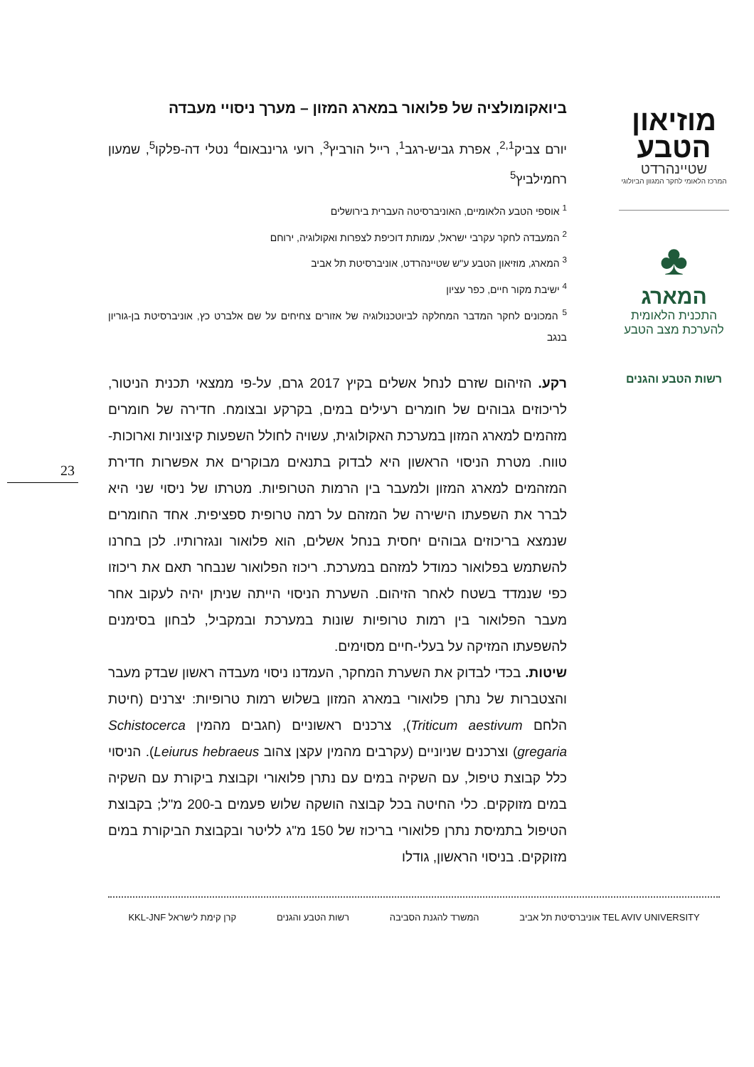מוזיאון הטבע
שטיינהרדט
המרכז הלאומי לחקר המגוון הביולוגי
♣
המארג
התכנית הלאומית להערכת מצב הטבע
רשות הטבע והגנים
23
ביואקומולציה של פלואור במארג המזון – מערך ניסויי מעבדה
יורם צביק<sup>2,1</sup>, אפרת גביש-רגב<sup>1</sup>, רייל הורביץ<sup>3</sup>, רועי גרינבאום<sup>4</sup> נטלי דה-פלקו<sup>5</sup>, שמעון רחמילביץ<sup>5</sup>
<sup>1</sup> אוספי הטבע הלאומיים, האוניברסיטה העברית בירושלים
<sup>2</sup> המעבדה לחקר עקרבי ישראל, עמותת דוכיפת לצפרות ואקולוגיה, ירוחם
<sup>3</sup> המארג, מוזיאון הטבע ע"ש שטיינהרדט, אוניברסיטת תל אביב
<sup>4</sup> ישיבת מקור חיים, כפר עציון
<sup>5</sup> המכונים לחקר המדבר המחלקה לביוטכנולוגיה של אזורים צחיחים על שם אלברט כץ, אוניברסיטת בן-גוריון בנגב
רקע. הזיהום שזרם לנחל אשלים בקיץ 2017 גרם, על-פי ממצאי תכנית הניטור, לריכוזים גבוהים של חומרים רעילים במים, בקרקע ובצומח. חדירה של חומרים מזהמים למארג המזון במערכת האקולוגית, עשויה לחולל השפעות קיצוניות וארוכות-טווח. מטרת הניסוי הראשון היא לבדוק בתנאים מבוקרים את אפשרות חדירת המזהמים למארג המזון ולמעבר בין הרמות הטרופיות. מטרתו של ניסוי שני היא לברר את השפעתו הישירה של המזהם על רמה טרופית ספציפית. אחד החומרים שנמצא בריכוזים גבוהים יחסית בנחל אשלים, הוא פלואור ונגזרותיו. לכן בחרנו להשתמש בפלואור כמודל למזהם במערכת. ריכוז הפלואור שנבחר תאם את ריכוזו כפי שנמדד בשטח לאחר הזיהום. השערת הניסוי הייתה שניתן יהיה לעקוב אחר מעבר הפלואור בין רמות טרופיות שונות במערכת ובמקביל, לבחון בסימנים להשפעתו המזיקה על בעלי-חיים מסוימים.
שיטות. בכדי לבדוק את השערת המחקר, העמדנו ניסוי מעבדה ראשון שבדק מעבר והצטברות של נתרן פלואורי במארג המזון בשלוש רמות טרופיות: יצרנים (חיטת הלחם Triticum aestivum), צרכנים ראשוניים (חגבים מהמין Schistocerca gregaria) וצרכנים שניוניים (עקרבים מהמין עקצן צהוב Leiurus hebraeus). הניסוי כלל קבוצת טיפול, עם השקיה במים עם נתרן פלואורי וקבוצת ביקורת עם השקיה במים מזוקקים. כלי החיטה בכל קבוצה הושקה שלוש פעמים ב-200 מ"ל; בקבוצת הטיפול בתמיסת נתרן פלואורי בריכוז של 150 מ"ג לליטר ובקבוצת הביקורת במים מזוקקים. בניסוי הראשון, גודלו
TEL AVIV UNIVERSITY אוניברסיטת תל אביב
המשרד להגנת הסביבה רשות הטבע והגנים קרן קימת לישראל KKL-JNF